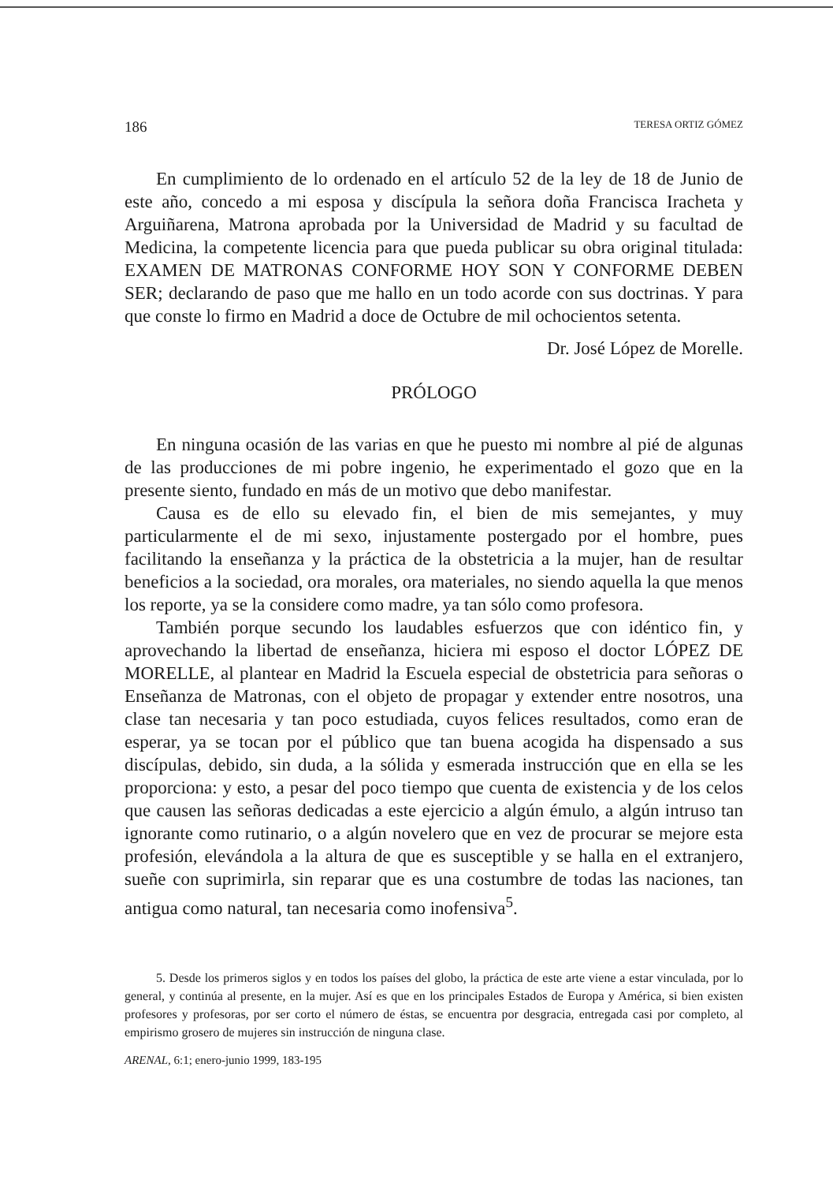186 TERESA ORTIZ GÓMEZ
En cumplimiento de lo ordenado en el artículo 52 de la ley de 18 de Junio de este año, concedo a mi esposa y discípula la señora doña Francisca Iracheta y Arguiñarena, Matrona aprobada por la Universidad de Madrid y su facultad de Medicina, la competente licencia para que pueda publicar su obra original titulada: EXAMEN DE MATRONAS CONFORME HOY SON Y CONFORME DEBEN SER; declarando de paso que me hallo en un todo acorde con sus doctrinas. Y para que conste lo firmo en Madrid a doce de Octubre de mil ochocientos setenta.
Dr. José López de Morelle.
PRÓLOGO
En ninguna ocasión de las varias en que he puesto mi nombre al pié de algunas de las producciones de mi pobre ingenio, he experimentado el gozo que en la presente siento, fundado en más de un motivo que debo manifestar.
Causa es de ello su elevado fin, el bien de mis semejantes, y muy particularmente el de mi sexo, injustamente postergado por el hombre, pues facilitando la enseñanza y la práctica de la obstetricia a la mujer, han de resultar beneficios a la sociedad, ora morales, ora materiales, no siendo aquella la que menos los reporte, ya se la considere como madre, ya tan sólo como profesora.
También porque secundo los laudables esfuerzos que con idéntico fin, y aprovechando la libertad de enseñanza, hiciera mi esposo el doctor LÓPEZ DE MORELLE, al plantear en Madrid la Escuela especial de obstetricia para señoras o Enseñanza de Matronas, con el objeto de propagar y extender entre nosotros, una clase tan necesaria y tan poco estudiada, cuyos felices resultados, como eran de esperar, ya se tocan por el público que tan buena acogida ha dispensado a sus discípulas, debido, sin duda, a la sólida y esmerada instrucción que en ella se les proporciona: y esto, a pesar del poco tiempo que cuenta de existencia y de los celos que causen las señoras dedicadas a este ejercicio a algún émulo, a algún intruso tan ignorante como rutinario, o a algún novelero que en vez de procurar se mejore esta profesión, elevándola a la altura de que es susceptible y se halla en el extranjero, sueñe con suprimirla, sin reparar que es una costumbre de todas las naciones, tan antigua como natural, tan necesaria como inofensiva<sup>5</sup>.
5. Desde los primeros siglos y en todos los países del globo, la práctica de este arte viene a estar vinculada, por lo general, y continúa al presente, en la mujer. Así es que en los principales Estados de Europa y América, si bien existen profesores y profesoras, por ser corto el número de éstas, se encuentra por desgracia, entregada casi por completo, al empirismo grosero de mujeres sin instrucción de ninguna clase.
ARENAL, 6:1; enero-junio 1999, 183-195